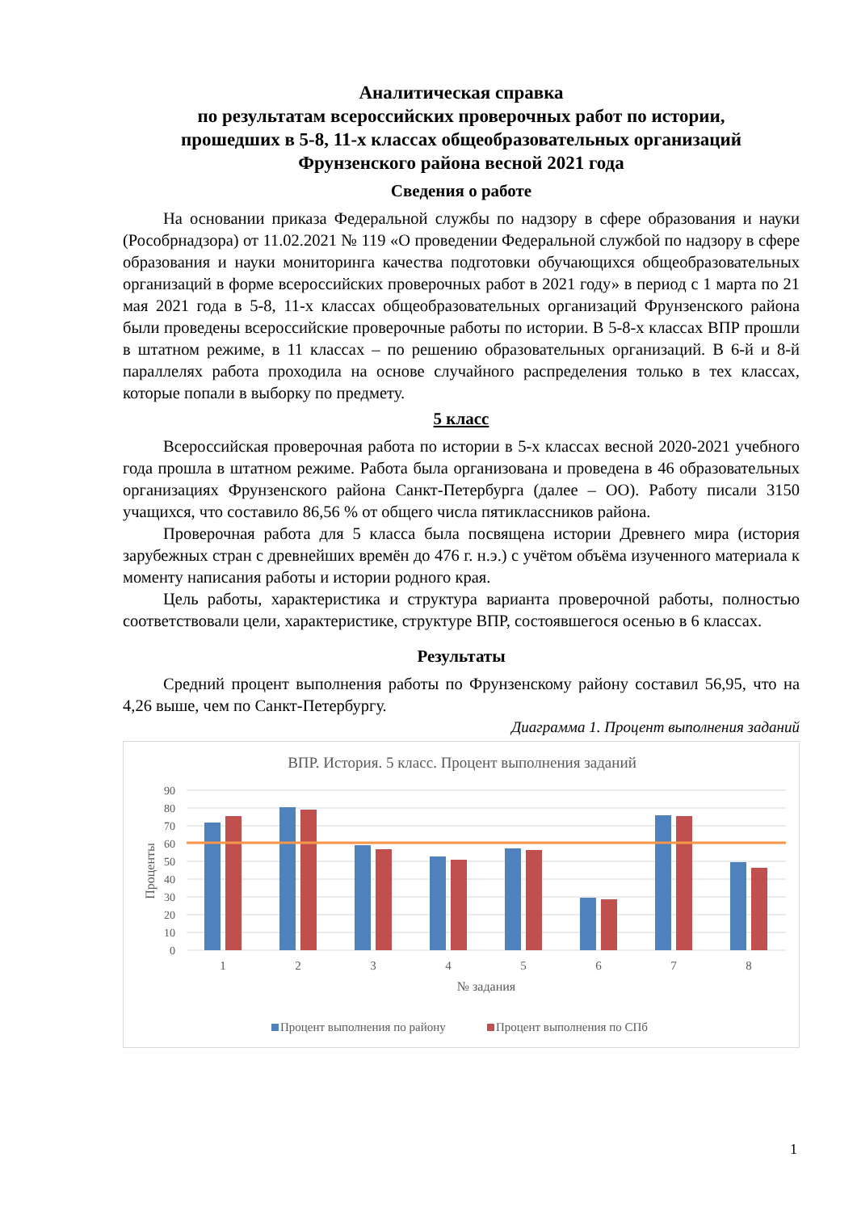Аналитическая справка
по результатам всероссийских проверочных работ по истории,
прошедших в 5-8, 11-х классах общеобразовательных организаций
Фрунзенского района весной 2021 года
Сведения о работе
На основании приказа Федеральной службы по надзору в сфере образования и науки (Рособрнадзора) от 11.02.2021 № 119 «О проведении Федеральной службой по надзору в сфере образования и науки мониторинга качества подготовки обучающихся общеобразовательных организаций в форме всероссийских проверочных работ в 2021 году» в период с 1 марта по 21 мая 2021 года в 5-8, 11-х классах общеобразовательных организаций Фрунзенского района были проведены всероссийские проверочные работы по истории. В 5-8-х классах ВПР прошли в штатном режиме, в 11 классах – по решению образовательных организаций. В 6-й и 8-й параллелях работа проходила на основе случайного распределения только в тех классах, которые попали в выборку по предмету.
5 класс
Всероссийская проверочная работа по истории в 5-х классах весной 2020-2021 учебного года прошла в штатном режиме. Работа была организована и проведена в 46 образовательных организациях Фрунзенского района Санкт-Петербурга (далее – ОО). Работу писали 3150 учащихся, что составило 86,56 % от общего числа пятиклассников района.
Проверочная работа для 5 класса была посвящена истории Древнего мира (история зарубежных стран с древнейших времён до 476 г. н.э.) с учётом объёма изученного материала к моменту написания работы и истории родного края.
Цель работы, характеристика и структура варианта проверочной работы, полностью соответствовали цели, характеристике, структуре ВПР, состоявшегося осенью в 6 классах.
Результаты
Средний процент выполнения работы по Фрунзенскому району составил 56,95, что на 4,26 выше, чем по Санкт-Петербургу.
Диаграмма 1. Процент выполнения заданий
ВПР. История. 5 класс. Процент выполнения заданий
90
80
70
60
50
40
30
20
10
0
Проценты
1
2
3
4
5
6
7
8
№ задания
Процент выполнения по району
Процент выполнения по СПб
1